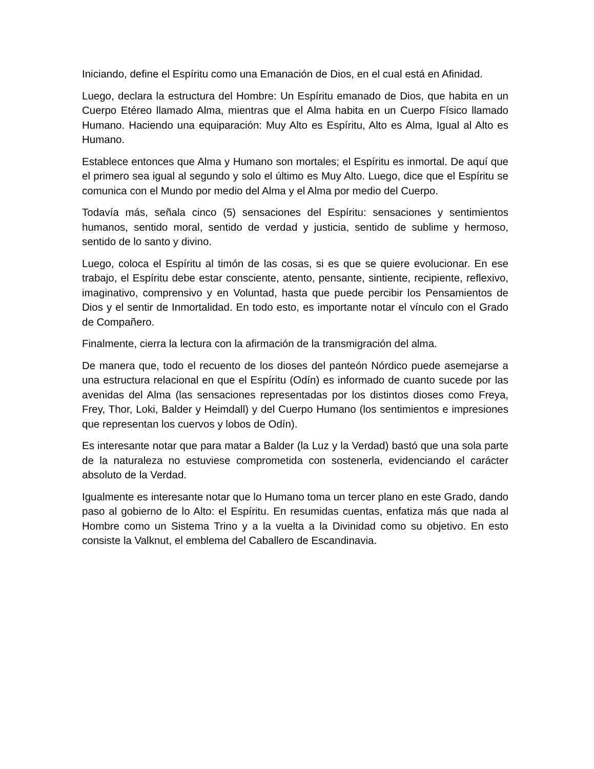Iniciando, define el Espíritu como una Emanación de Dios, en el cual está en Afinidad.
Luego, declara la estructura del Hombre: Un Espíritu emanado de Dios, que habita en un Cuerpo Etéreo llamado Alma, mientras que el Alma habita en un Cuerpo Físico llamado Humano. Haciendo una equiparación: Muy Alto es Espíritu, Alto es Alma, Igual al Alto es Humano.
Establece entonces que Alma y Humano son mortales; el Espíritu es inmortal. De aquí que el primero sea igual al segundo y solo el último es Muy Alto. Luego, dice que el Espíritu se comunica con el Mundo por medio del Alma y el Alma por medio del Cuerpo.
Todavía más, señala cinco (5) sensaciones del Espíritu: sensaciones y sentimientos humanos, sentido moral, sentido de verdad y justicia, sentido de sublime y hermoso, sentido de lo santo y divino.
Luego, coloca el Espíritu al timón de las cosas, si es que se quiere evolucionar. En ese trabajo, el Espíritu debe estar consciente, atento, pensante, sintiente, recipiente, reflexivo, imaginativo, comprensivo y en Voluntad, hasta que puede percibir los Pensamientos de Dios y el sentir de Inmortalidad. En todo esto, es importante notar el vínculo con el Grado de Compañero.
Finalmente, cierra la lectura con la afirmación de la transmigración del alma.
De manera que, todo el recuento de los dioses del panteón Nórdico puede asemejarse a una estructura relacional en que el Espíritu (Odín) es informado de cuanto sucede por las avenidas del Alma (las sensaciones representadas por los distintos dioses como Freya, Frey, Thor, Loki, Balder y Heimdall) y del Cuerpo Humano (los sentimientos e impresiones que representan los cuervos y lobos de Odín).
Es interesante notar que para matar a Balder (la Luz y la Verdad) bastó que una sola parte de la naturaleza no estuviese comprometida con sostenerla, evidenciando el carácter absoluto de la Verdad.
Igualmente es interesante notar que lo Humano toma un tercer plano en este Grado, dando paso al gobierno de lo Alto: el Espíritu. En resumidas cuentas, enfatiza más que nada al Hombre como un Sistema Trino y a la vuelta a la Divinidad como su objetivo. En esto consiste la Valknut, el emblema del Caballero de Escandinavia.